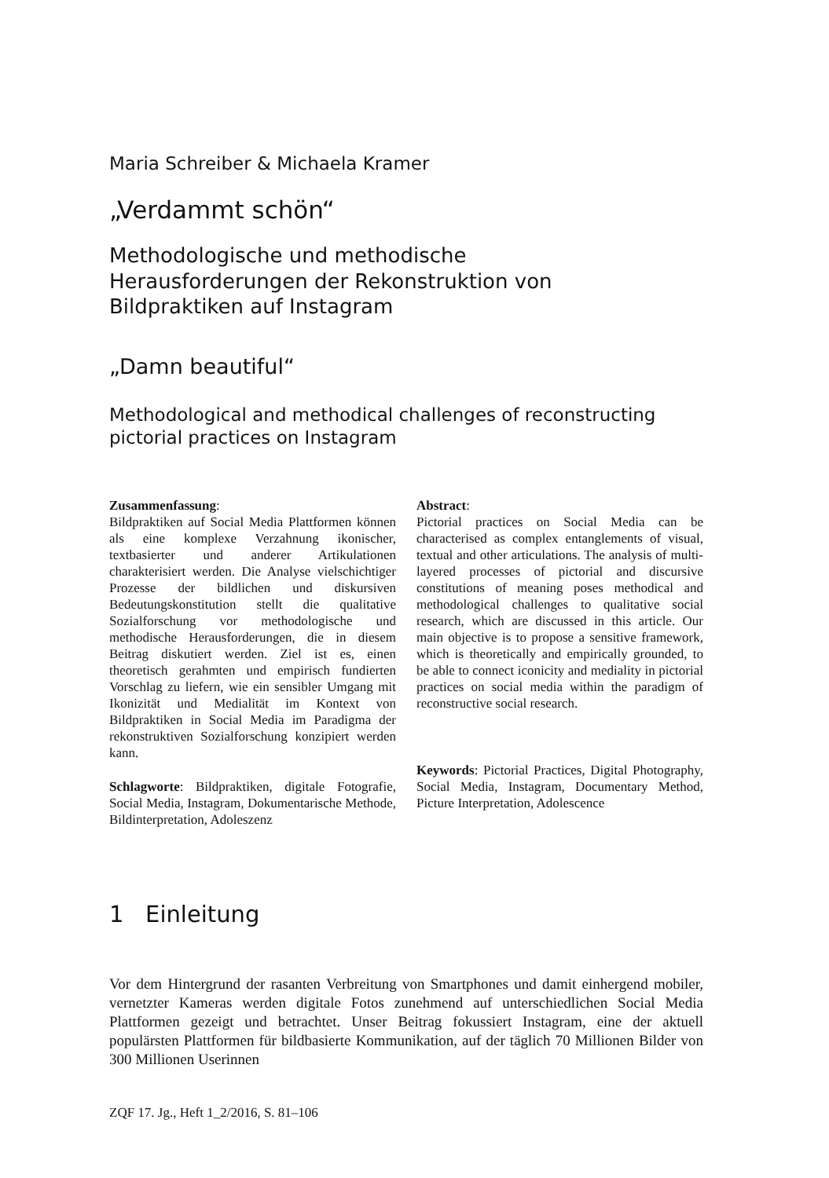Maria Schreiber & Michaela Kramer
„Verdammt schön“
Methodologische und methodische
Herausforderungen der Rekonstruktion von
Bildpraktiken auf Instagram
„Damn beautiful“
Methodological and methodical challenges of reconstructing pictorial practices on Instagram
Zusammenfassung:
Bildpraktiken auf Social Media Plattformen können als eine komplexe Verzahnung ikonischer, textbasierter und anderer Artikulationen charakterisiert werden. Die Analyse vielschichtiger Prozesse der bildlichen und diskursiven Bedeutungskonstitution stellt die qualitative Sozialforschung vor methodologische und methodische Herausforderungen, die in diesem Beitrag diskutiert werden. Ziel ist es, einen theoretisch gerahmten und empirisch fundierten Vorschlag zu liefern, wie ein sensibler Umgang mit Ikonizität und Medialität im Kontext von Bildpraktiken in Social Media im Paradigma der rekonstruktiven Sozialforschung konzipiert werden kann.
Schlagworte: Bildpraktiken, digitale Fotografie, Social Media, Instagram, Dokumentarische Methode, Bildinterpretation, Adoleszenz
Abstract:
Pictorial practices on Social Media can be characterised as complex entanglements of visual, textual and other articulations. The analysis of multi-layered processes of pictorial and discursive constitutions of meaning poses methodical and methodological challenges to qualitative social research, which are discussed in this article. Our main objective is to propose a sensitive framework, which is theoretically and empirically grounded, to be able to connect iconicity and mediality in pictorial practices on social media within the paradigm of reconstructive social research.
Keywords: Pictorial Practices, Digital Photography, Social Media, Instagram, Documentary Method, Picture Interpretation, Adolescence
1 Einleitung
Vor dem Hintergrund der rasanten Verbreitung von Smartphones und damit einhergend mobiler, vernetzter Kameras werden digitale Fotos zunehmend auf unterschiedlichen Social Media Plattformen gezeigt und betrachtet. Unser Beitrag fokussiert Instagram, eine der aktuell populärsten Plattformen für bildbasierte Kommunikation, auf der täglich 70 Millionen Bilder von 300 Millionen Userinnen
ZQF 17. Jg., Heft 1_2/2016, S. 81–106